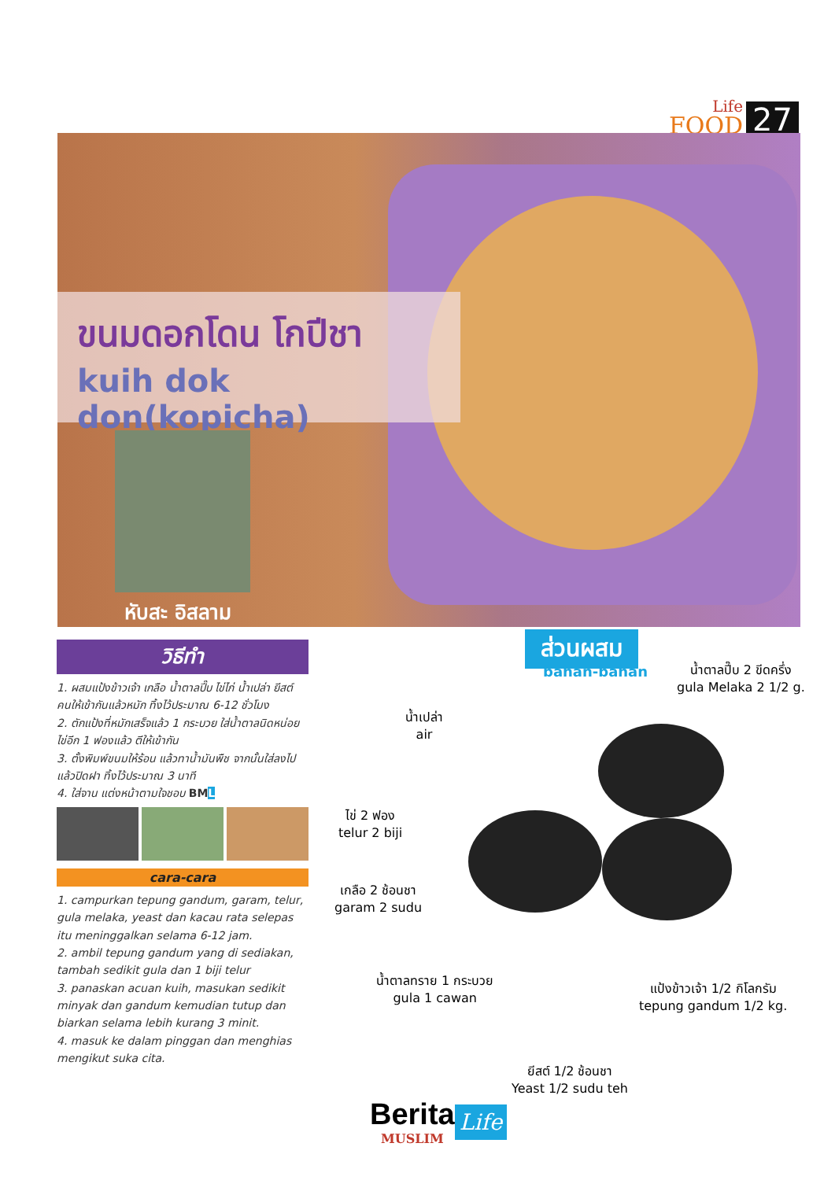Life
FOOD
27
ขนมดอกโดน โกปีชา
kuih dok don(kopicha)
หับสะ อิสลาม
วิธีทำ
1. ผสมแป้งข้าวเจ้า เกลือ น้ำตาลปี๊บ ไข่ไก่ น้ำเปล่า ยีสต์ คนให้เข้ากันแล้วหมัก ทิ้งไว้ประมาณ 6-12 ชั่วโมง
2. ตักแป้งที่หมักเสร็จแล้ว 1 กระบวย ใส่น้ำตาลนิดหน่อย ไข่อีก 1 ฟองแล้ว ตีให้เข้ากัน
3. ตั้งพิมพ์ขนมให้ร้อน แล้วทาน้ำมันพืช จากนั้นใส่ลงไป แล้วปิดฝา ทิ้งไว้ประมาณ 3 นาที
4. ใส่จาน แต่งหน้าตามใจชอบ BML
cara-cara
1. campurkan tepung gandum, garam, telur, gula melaka, yeast dan kacau rata selepas itu meninggalkan selama 6-12 jam.
2. ambil tepung gandum yang di sediakan, tambah sedikit gula dan 1 biji telur
3. panaskan acuan kuih, masukan sedikit minyak dan gandum kemudian tutup dan biarkan selama lebih kurang 3 minit.
4. masuk ke dalam pinggan dan menghias mengikut suka cita.
ส่วนผสม
bahan-bahan
น้ำตาลปี๊บ 2 ขีดครึ่ง
gula Melaka 2 1/2 g.
น้ำเปล่า
air
ไข่ 2 ฟอง
telur 2 biji
เกลือ 2 ช้อนชา
garam 2 sudu
น้ำตาลทราย 1 กระบวย
gula 1 cawan
แป้งข้าวเจ้า 1/2 กิโลกรัม
tepung gandum 1/2 kg.
ยีสต์ 1/2 ช้อนชา
Yeast 1/2 sudu teh
Berita
MUSLIM
Life